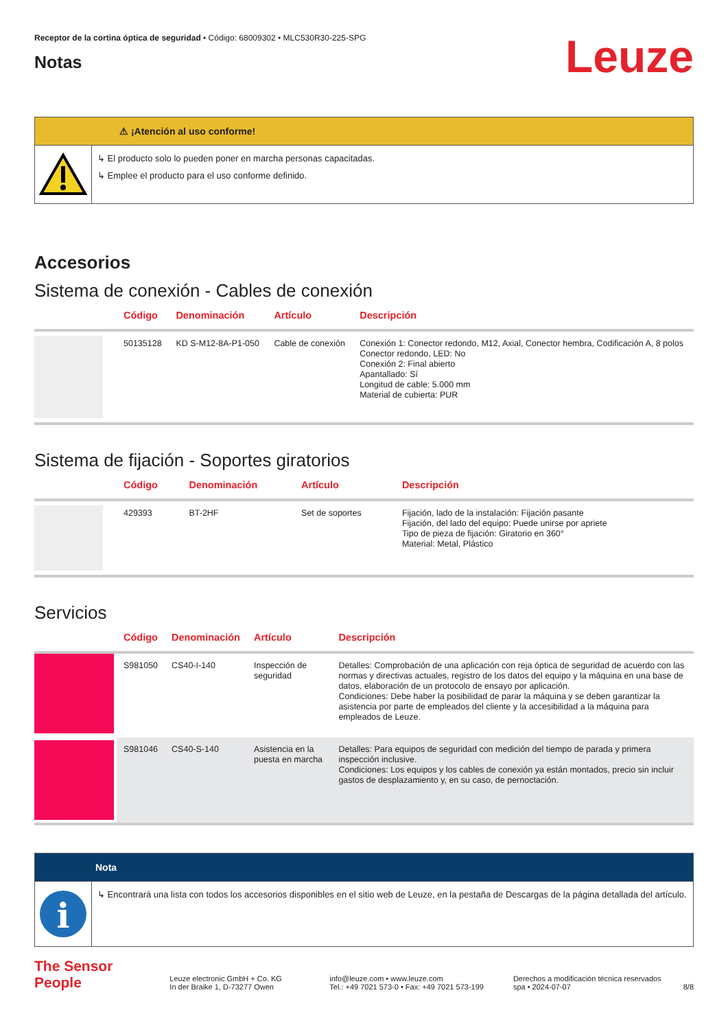Receptor de la cortina óptica de seguridad • Código: 68009302 • MLC530R30-225-SPG
Notas
Leuze
⚠ ¡Atención al uso conforme!
↳ El producto solo lo pueden poner en marcha personas capacitadas.
↳ Emplee el producto para el uso conforme definido.
Accesorios
Sistema de conexión - Cables de conexión
| | Código | Denominación | Artículo | Descripción |
| --- | --- | --- | --- | --- |
| | 50135128 | KD S-M12-8A-P1-050 | Cable de conexión | Conexión 1: Conector redondo, M12, Axial, Conector hembra, Codificación A, 8 polos Conector redondo, LED: No Conexión 2: Final abierto Apantallado: Sí Longitud de cable: 5.000 mm Material de cubierta: PUR |
Sistema de fijación - Soportes giratorios
| | Código | Denominación | Artículo | Descripción |
| --- | --- | --- | --- | --- |
| | 429393 | BT-2HF | Set de soportes | Fijación, lado de la instalación: Fijación pasante Fijación, del lado del equipo: Puede unirse por apriete Tipo de pieza de fijación: Giratorio en 360° Material: Metal, Plástico |
Servicios
| | Código | Denominación | Artículo | Descripción |
| --- | --- | --- | --- | --- |
| | S981050 | CS40-I-140 | Inspección de seguridad | Detalles: Comprobación de una aplicación con reja óptica de seguridad de acuerdo con las normas y directivas actuales, registro de los datos del equipo y la máquina en una base de datos, elaboración de un protocolo de ensayo por aplicación. Condiciones: Debe haber la posibilidad de parar la máquina y se deben garantizar la asistencia por parte de empleados del cliente y la accesibilidad a la máquina para empleados de Leuze. |
| | S981046 | CS40-S-140 | Asistencia en la puesta en marcha | Detalles: Para equipos de seguridad con medición del tiempo de parada y primera inspección inclusive. Condiciones: Los equipos y los cables de conexión ya están montados, precio sin incluir gastos de desplazamiento y, en su caso, de pernoctación. |
Nota
i
↳ Encontrará una lista con todos los accesorios disponibles en el sitio web de Leuze, en la pestaña de Descargas de la página detallada del artículo.
The Sensor People
Leuze electronic GmbH + Co. KG
In der Braike 1, D-73277 Owen
info@leuze.com • www.leuze.com
Tel.: +49 7021 573-0 • Fax: +49 7021 573-199
Derechos a modificación técnica reservados
spa • 2024-07-07
8/8